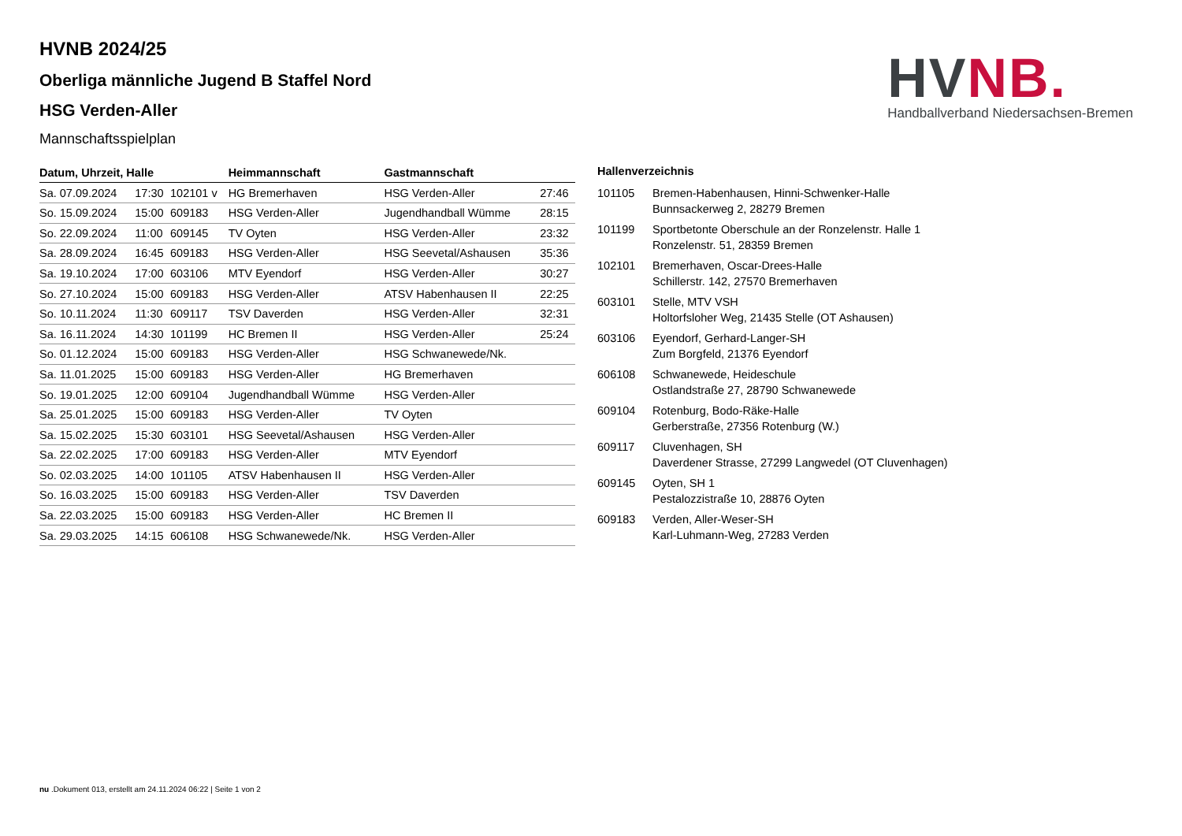HVNB 2024/25
Oberliga männliche Jugend B Staffel Nord
HSG Verden-Aller
Mannschaftsspielplan
HV NB.
Handballverband Niedersachsen-Bremen
| Datum, Uhrzeit, Halle | | | Heimmannschaft | Gastmannschaft | |
| --- | --- | --- | --- | --- | --- |
| Sa. 07.09.2024 | 17:30 | 102101 v | HG Bremerhaven | HSG Verden-Aller | 27:46 |
| So. 15.09.2024 | 15:00 | 609183 | HSG Verden-Aller | Jugendhandball Wümme | 28:15 |
| So. 22.09.2024 | 11:00 | 609145 | TV Oyten | HSG Verden-Aller | 23:32 |
| Sa. 28.09.2024 | 16:45 | 609183 | HSG Verden-Aller | HSG Seevetal/Ashausen | 35:36 |
| Sa. 19.10.2024 | 17:00 | 603106 | MTV Eyendorf | HSG Verden-Aller | 30:27 |
| So. 27.10.2024 | 15:00 | 609183 | HSG Verden-Aller | ATSV Habenhausen II | 22:25 |
| So. 10.11.2024 | 11:30 | 609117 | TSV Daverden | HSG Verden-Aller | 32:31 |
| Sa. 16.11.2024 | 14:30 | 101199 | HC Bremen II | HSG Verden-Aller | 25:24 |
| So. 01.12.2024 | 15:00 | 609183 | HSG Verden-Aller | HSG Schwanewede/Nk. | |
| Sa. 11.01.2025 | 15:00 | 609183 | HSG Verden-Aller | HG Bremerhaven | |
| So. 19.01.2025 | 12:00 | 609104 | Jugendhandball Wümme | HSG Verden-Aller | |
| Sa. 25.01.2025 | 15:00 | 609183 | HSG Verden-Aller | TV Oyten | |
| Sa. 15.02.2025 | 15:30 | 603101 | HSG Seevetal/Ashausen | HSG Verden-Aller | |
| Sa. 22.02.2025 | 17:00 | 609183 | HSG Verden-Aller | MTV Eyendorf | |
| So. 02.03.2025 | 14:00 | 101105 | ATSV Habenhausen II | HSG Verden-Aller | |
| So. 16.03.2025 | 15:00 | 609183 | HSG Verden-Aller | TSV Daverden | |
| Sa. 22.03.2025 | 15:00 | 609183 | HSG Verden-Aller | HC Bremen II | |
| Sa. 29.03.2025 | 14:15 | 606108 | HSG Schwanewede/Nk. | HSG Verden-Aller | |
| Hallenverzeichnis | |
| --- | --- |
| 101105 | Bremen-Habenhausen, Hinni-Schwenker-Halle Bunnsackerweg 2, 28279 Bremen |
| 101199 | Sportbetonte Oberschule an der Ronzelenstr. Halle 1 Ronzelenstr. 51, 28359 Bremen |
| 102101 | Bremerhaven, Oscar-Drees-Halle Schillerstr. 142, 27570 Bremerhaven |
| 603101 | Stelle, MTV VSH Holtorfsloher Weg, 21435 Stelle (OT Ashausen) |
| 603106 | Eyendorf, Gerhard-Langer-SH Zum Borgfeld, 21376 Eyendorf |
| 606108 | Schwanewede, Heideschule Ostlandstraße 27, 28790 Schwanewede |
| 609104 | Rotenburg, Bodo-Räke-Halle Gerberstraße, 27356 Rotenburg (W.) |
| 609117 | Cluvenhagen, SH Daverdener Strasse, 27299 Langwedel (OT Cluvenhagen) |
| 609145 | Oyten, SH 1 Pestalozzistraße 10, 28876 Oyten |
| 609183 | Verden, Aller-Weser-SH Karl-Luhmann-Weg, 27283 Verden |
nu .Dokument 013, erstellt am 24.11.2024 06:22 | Seite 1 von 2